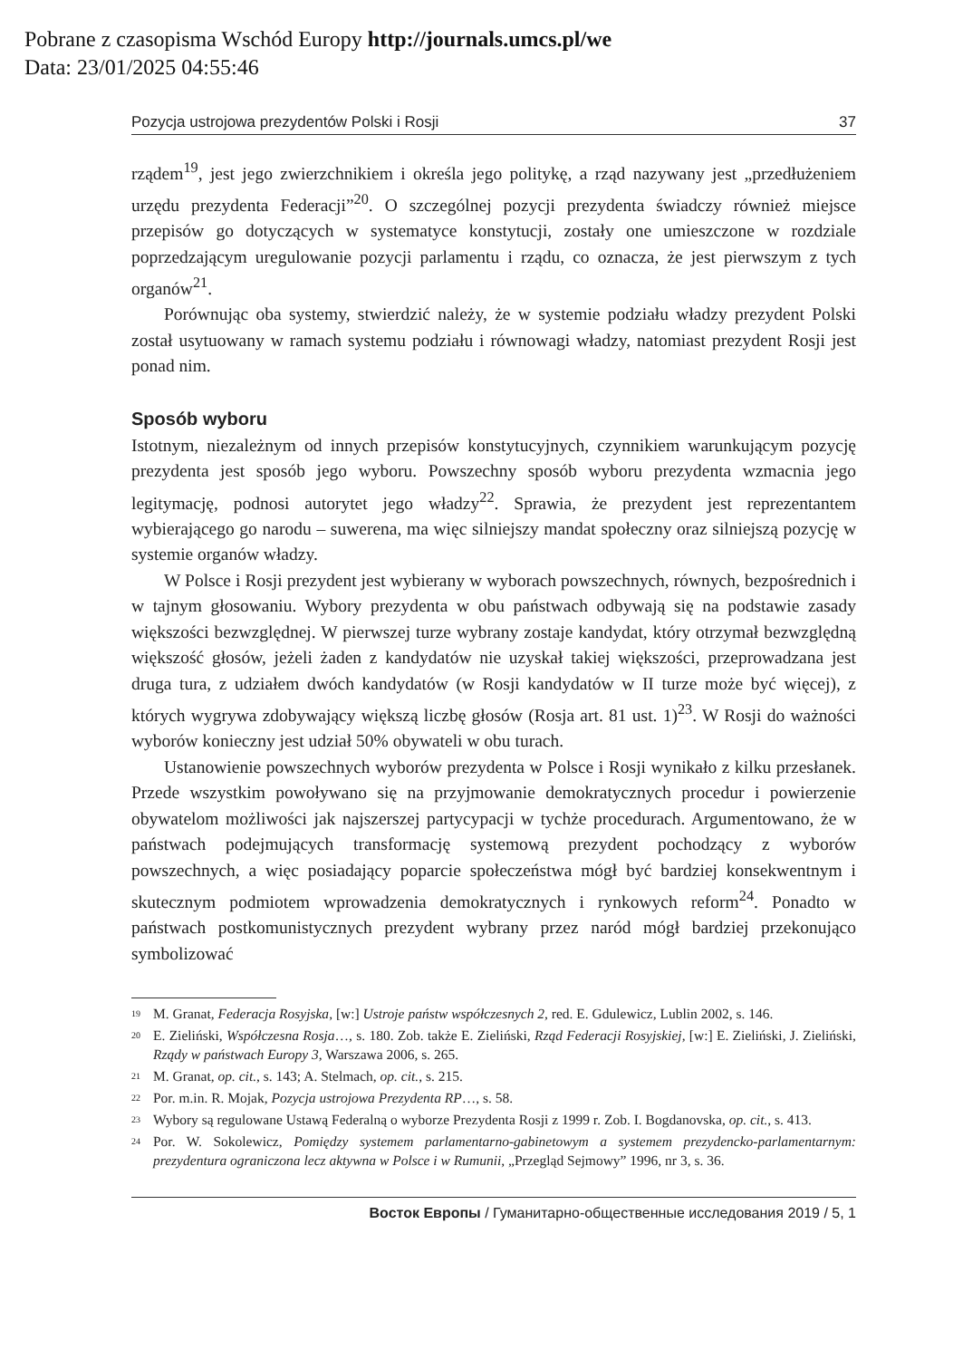Pobrane z czasopisma Wschód Europy http://journals.umcs.pl/we
Data: 23/01/2025 04:55:46
Pozycja ustrojowa prezydentów Polski i Rosji 37
rządem<sup>19</sup>, jest jego zwierzchnikiem i określa jego politykę, a rząd nazywany jest „przedłużeniem urzędu prezydenta Federacji”<sup>20</sup>. O szczególnej pozycji prezydenta świadczy również miejsce przepisów go dotyczących w systematyce konstytucji, zostały one umieszczone w rozdziale poprzedzającym uregulowanie pozycji parlamentu i rządu, co oznacza, że jest pierwszym z tych organów<sup>21</sup>.
Porównując oba systemy, stwierdzić należy, że w systemie podziału władzy prezydent Polski został usytuowany w ramach systemu podziału i równowagi władzy, natomiast prezydent Rosji jest ponad nim.
Sposób wyboru
Istotnym, niezależnym od innych przepisów konstytucyjnych, czynnikiem warunkującym pozycję prezydenta jest sposób jego wyboru. Powszechny sposób wyboru prezydenta wzmacnia jego legitymację, podnosi autorytet jego władzy<sup>22</sup>. Sprawia, że prezydent jest reprezentantem wybierającego go narodu – suwerena, ma więc silniejszy mandat społeczny oraz silniejszą pozycję w systemie organów władzy.
W Polsce i Rosji prezydent jest wybierany w wyborach powszechnych, równych, bezpośrednich i w tajnym głosowaniu. Wybory prezydenta w obu państwach odbywają się na podstawie zasady większości bezwzględnej. W pierwszej turze wybrany zostaje kandydat, który otrzymał bezwzględną większość głosów, jeżeli żaden z kandydatów nie uzyskał takiej większości, przeprowadzana jest druga tura, z udziałem dwóch kandydatów (w Rosji kandydatów w II turze może być więcej), z których wygrywa zdobywający większą liczbę głosów (Rosja art. 81 ust. 1)<sup>23</sup>. W Rosji do ważności wyborów konieczny jest udział 50% obywateli w obu turach.
Ustanowienie powszechnych wyborów prezydenta w Polsce i Rosji wynikało z kilku przesłanek. Przede wszystkim powoływano się na przyjmowanie demokratycznych procedur i powierzenie obywatelom możliwości jak najszerszej partycypacji w tychże procedurach. Argumentowano, że w państwach podejmujących transformację systemową prezydent pochodzący z wyborów powszechnych, a więc posiadający poparcie społeczeństwa mógł być bardziej konsekwentnym i skutecznym podmiotem wprowadzenia demokratycznych i rynkowych reform<sup>24</sup>. Ponadto w państwach postkomunistycznych prezydent wybrany przez naród mógł bardziej przekonująco symbolizować
<sup>19</sup> M. Granat, Federacja Rosyjska, [w:] Ustroje państw współczesnych 2, red. E. Gdulewicz, Lublin 2002, s. 146.
<sup>20</sup> E. Zieliński, Współczesna Rosja…, s. 180. Zob. także E. Zieliński, Rząd Federacji Rosyjskiej, [w:] E. Zieliński, J. Zieliński, Rządy w państwach Europy 3, Warszawa 2006, s. 265.
<sup>21</sup> M. Granat, op. cit., s. 143; A. Stelmach, op. cit., s. 215.
<sup>22</sup> Por. m.in. R. Mojak, Pozycja ustrojowa Prezydenta RP…, s. 58.
<sup>23</sup> Wybory są regulowane Ustawą Federalną o wyborze Prezydenta Rosji z 1999 r. Zob. I. Bogdanovska, op. cit., s. 413.
<sup>24</sup> Por. W. Sokolewicz, Pomiędzy systemem parlamentarno-gabinetowym a systemem prezydencko-parlamentarnym: prezydentura ograniczona lecz aktywna w Polsce i w Rumunii, „Przegląd Sejmowy” 1996, nr 3, s. 36.
Восток Европы / Гуманитарно-общественные исследования 2019 / 5, 1